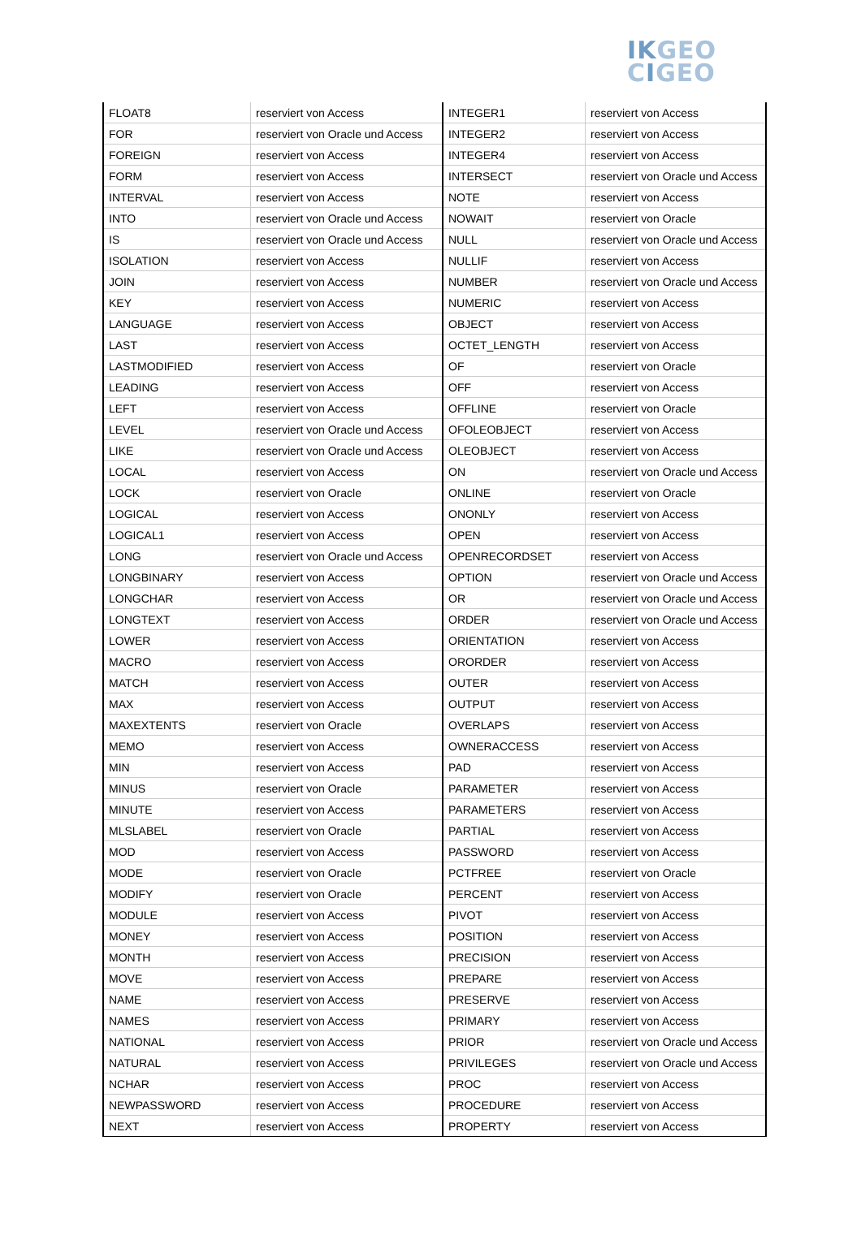IKGEO
CIGEO
| FLOAT8 | reserviert von Access | INTEGER1 | reserviert von Access |
| FOR | reserviert von Oracle und Access | INTEGER2 | reserviert von Access |
| FOREIGN | reserviert von Access | INTEGER4 | reserviert von Access |
| FORM | reserviert von Access | INTERSECT | reserviert von Oracle und Access |
| INTERVAL | reserviert von Access | NOTE | reserviert von Access |
| INTO | reserviert von Oracle und Access | NOWAIT | reserviert von Oracle |
| IS | reserviert von Oracle und Access | NULL | reserviert von Oracle und Access |
| ISOLATION | reserviert von Access | NULLIF | reserviert von Access |
| JOIN | reserviert von Access | NUMBER | reserviert von Oracle und Access |
| KEY | reserviert von Access | NUMERIC | reserviert von Access |
| LANGUAGE | reserviert von Access | OBJECT | reserviert von Access |
| LAST | reserviert von Access | OCTET_LENGTH | reserviert von Access |
| LASTMODIFIED | reserviert von Access | OF | reserviert von Oracle |
| LEADING | reserviert von Access | OFF | reserviert von Access |
| LEFT | reserviert von Access | OFFLINE | reserviert von Oracle |
| LEVEL | reserviert von Oracle und Access | OFOLEOBJECT | reserviert von Access |
| LIKE | reserviert von Oracle und Access | OLEOBJECT | reserviert von Access |
| LOCAL | reserviert von Access | ON | reserviert von Oracle und Access |
| LOCK | reserviert von Oracle | ONLINE | reserviert von Oracle |
| LOGICAL | reserviert von Access | ONONLY | reserviert von Access |
| LOGICAL1 | reserviert von Access | OPEN | reserviert von Access |
| LONG | reserviert von Oracle und Access | OPENRECORDSET | reserviert von Access |
| LONGBINARY | reserviert von Access | OPTION | reserviert von Oracle und Access |
| LONGCHAR | reserviert von Access | OR | reserviert von Oracle und Access |
| LONGTEXT | reserviert von Access | ORDER | reserviert von Oracle und Access |
| LOWER | reserviert von Access | ORIENTATION | reserviert von Access |
| MACRO | reserviert von Access | ORORDER | reserviert von Access |
| MATCH | reserviert von Access | OUTER | reserviert von Access |
| MAX | reserviert von Access | OUTPUT | reserviert von Access |
| MAXEXTENTS | reserviert von Oracle | OVERLAPS | reserviert von Access |
| MEMO | reserviert von Access | OWNERACCESS | reserviert von Access |
| MIN | reserviert von Access | PAD | reserviert von Access |
| MINUS | reserviert von Oracle | PARAMETER | reserviert von Access |
| MINUTE | reserviert von Access | PARAMETERS | reserviert von Access |
| MLSLABEL | reserviert von Oracle | PARTIAL | reserviert von Access |
| MOD | reserviert von Access | PASSWORD | reserviert von Access |
| MODE | reserviert von Oracle | PCTFREE | reserviert von Oracle |
| MODIFY | reserviert von Oracle | PERCENT | reserviert von Access |
| MODULE | reserviert von Access | PIVOT | reserviert von Access |
| MONEY | reserviert von Access | POSITION | reserviert von Access |
| MONTH | reserviert von Access | PRECISION | reserviert von Access |
| MOVE | reserviert von Access | PREPARE | reserviert von Access |
| NAME | reserviert von Access | PRESERVE | reserviert von Access |
| NAMES | reserviert von Access | PRIMARY | reserviert von Access |
| NATIONAL | reserviert von Access | PRIOR | reserviert von Oracle und Access |
| NATURAL | reserviert von Access | PRIVILEGES | reserviert von Oracle und Access |
| NCHAR | reserviert von Access | PROC | reserviert von Access |
| NEWPASSWORD | reserviert von Access | PROCEDURE | reserviert von Access |
| NEXT | reserviert von Access | PROPERTY | reserviert von Access |